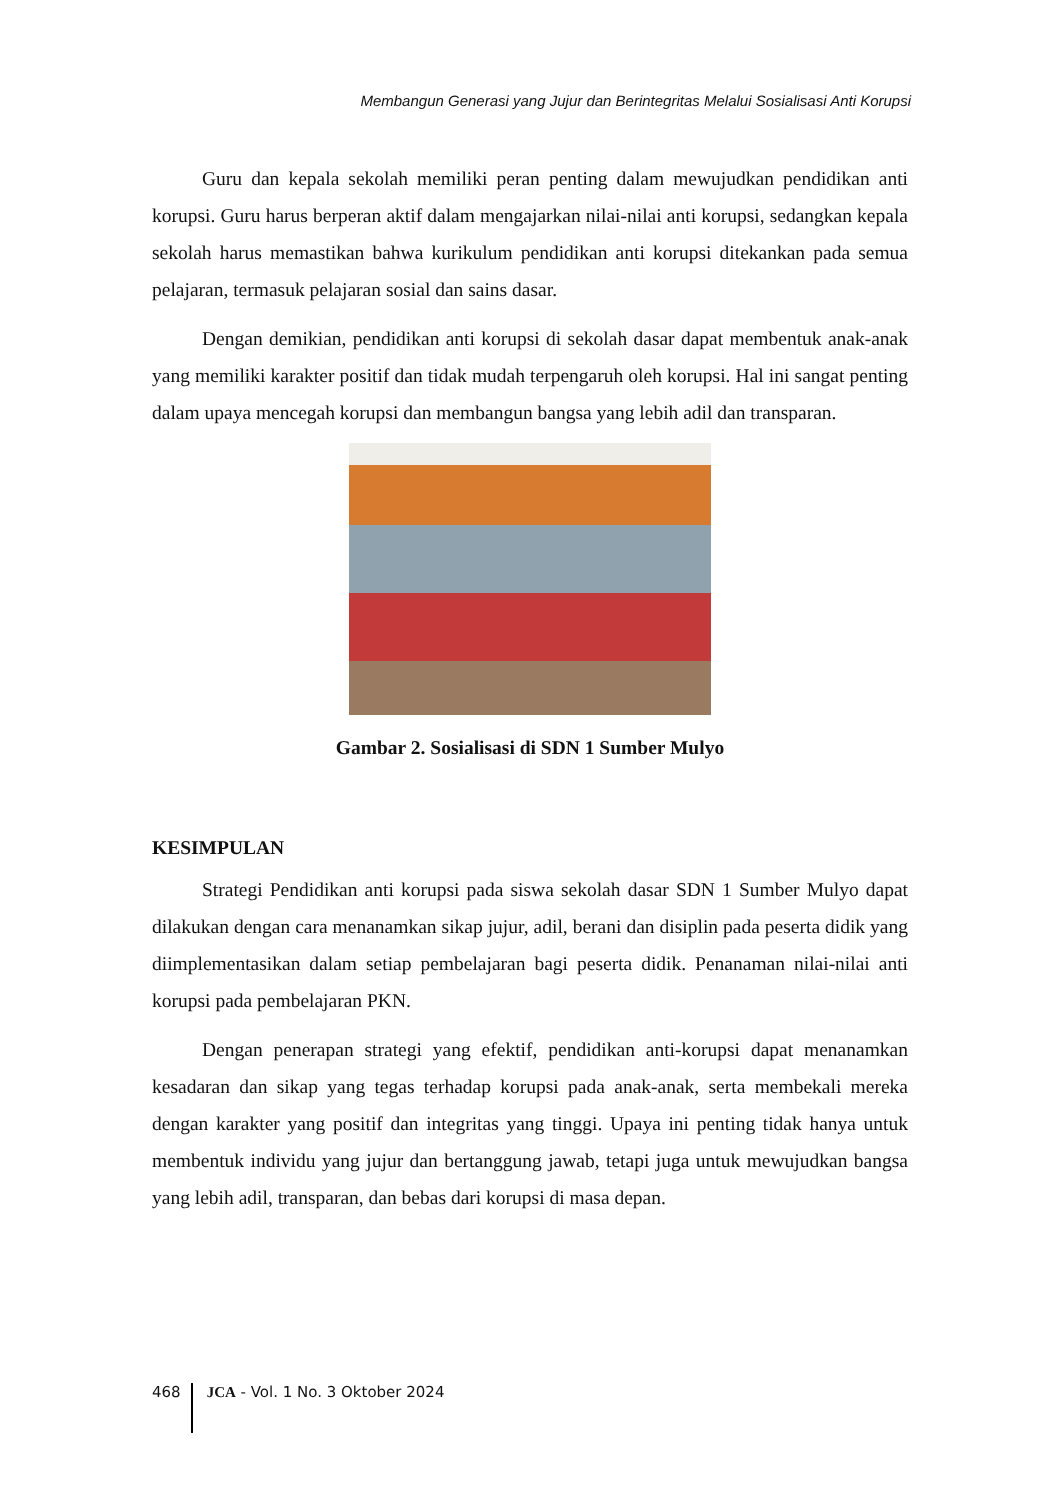Membangun Generasi yang Jujur dan Berintegritas Melalui Sosialisasi Anti Korupsi
Guru dan kepala sekolah memiliki peran penting dalam mewujudkan pendidikan anti korupsi. Guru harus berperan aktif dalam mengajarkan nilai-nilai anti korupsi, sedangkan kepala sekolah harus memastikan bahwa kurikulum pendidikan anti korupsi ditekankan pada semua pelajaran, termasuk pelajaran sosial dan sains dasar.
Dengan demikian, pendidikan anti korupsi di sekolah dasar dapat membentuk anak-anak yang memiliki karakter positif dan tidak mudah terpengaruh oleh korupsi. Hal ini sangat penting dalam upaya mencegah korupsi dan membangun bangsa yang lebih adil dan transparan.
Gambar 2. Sosialisasi di SDN 1 Sumber Mulyo
KESIMPULAN
Strategi Pendidikan anti korupsi pada siswa sekolah dasar SDN 1 Sumber Mulyo dapat dilakukan dengan cara menanamkan sikap jujur, adil, berani dan disiplin pada peserta didik yang diimplementasikan dalam setiap pembelajaran bagi peserta didik. Penanaman nilai-nilai anti korupsi pada pembelajaran PKN.
Dengan penerapan strategi yang efektif, pendidikan anti-korupsi dapat menanamkan kesadaran dan sikap yang tegas terhadap korupsi pada anak-anak, serta membekali mereka dengan karakter yang positif dan integritas yang tinggi. Upaya ini penting tidak hanya untuk membentuk individu yang jujur dan bertanggung jawab, tetapi juga untuk mewujudkan bangsa yang lebih adil, transparan, dan bebas dari korupsi di masa depan.
468 JCA - Vol. 1 No. 3 Oktober 2024